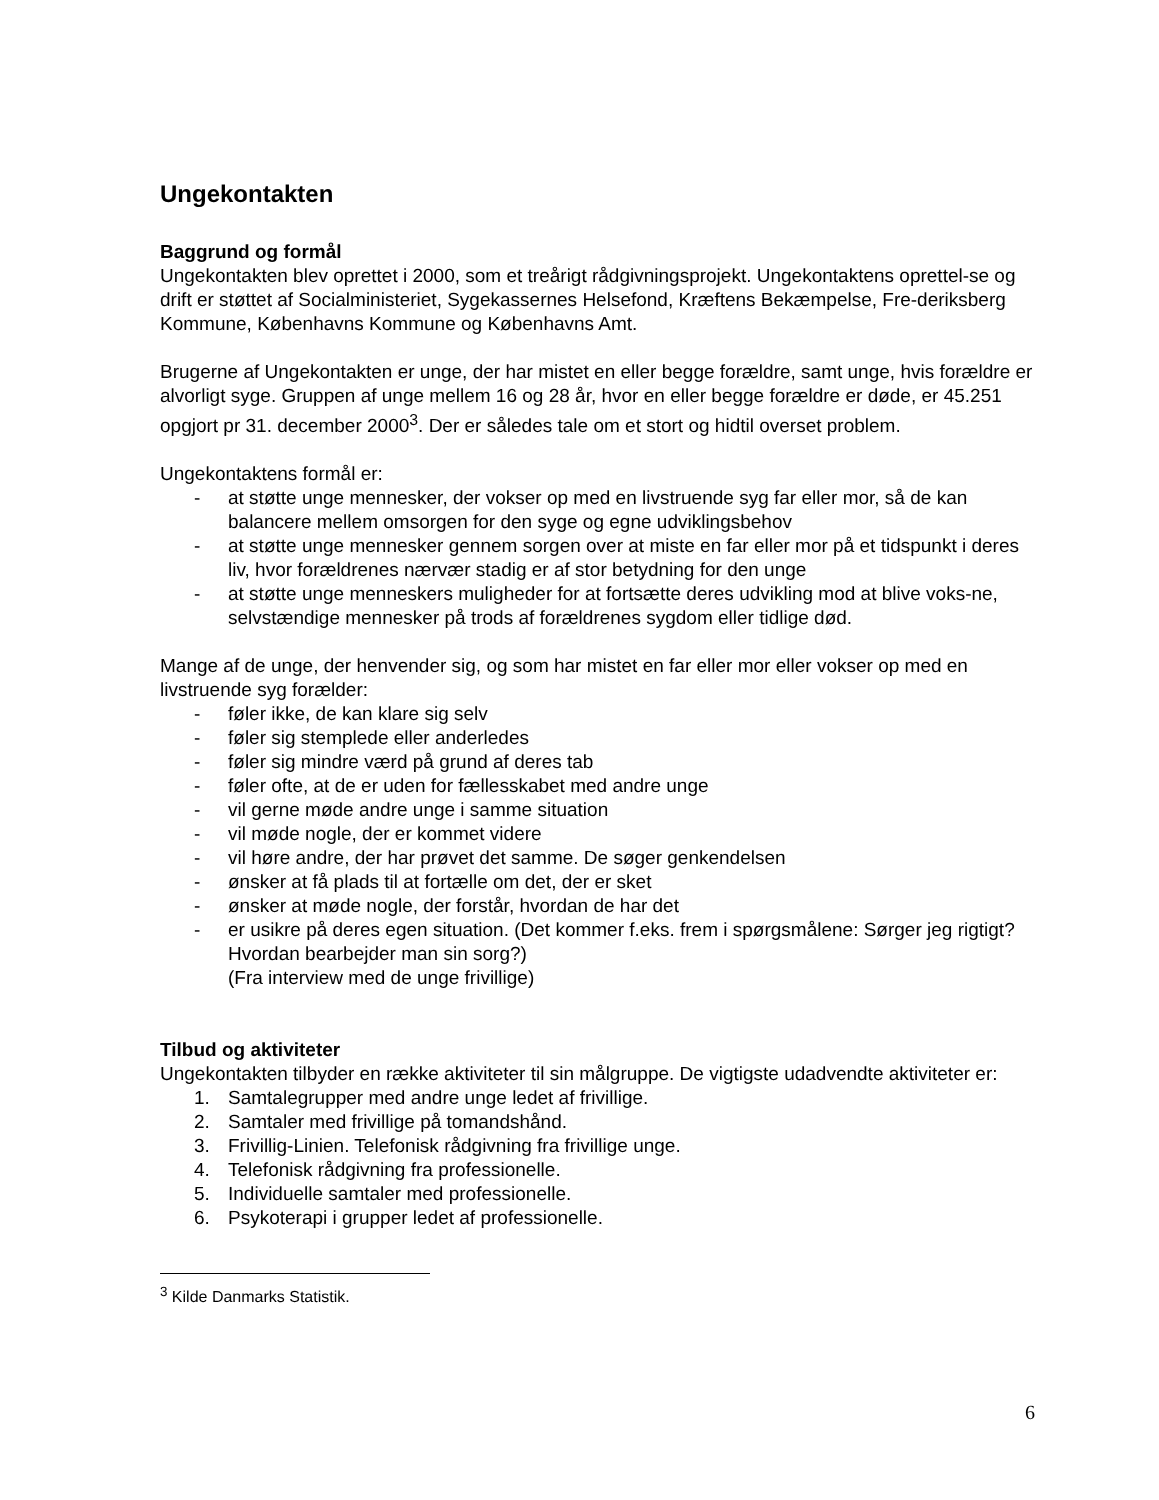Ungekontakten
Baggrund og formål
Ungekontakten blev oprettet i 2000, som et treårigt rådgivningsprojekt. Ungekontaktens oprettel-se og drift er støttet af Socialministeriet, Sygekassernes Helsefond, Kræftens Bekæmpelse, Fre-deriksberg Kommune, Københavns Kommune og Københavns Amt.
Brugerne af Ungekontakten er unge, der har mistet en eller begge forældre, samt unge, hvis forældre er alvorligt syge. Gruppen af unge mellem 16 og 28 år, hvor en eller begge forældre er døde, er 45.251 opgjort pr 31. december 2000<sup>3</sup>. Der er således tale om et stort og hidtil overset problem.
Ungekontaktens formål er:
- at støtte unge mennesker, der vokser op med en livstruende syg far eller mor, så de kan balancere mellem omsorgen for den syge og egne udviklingsbehov
- at støtte unge mennesker gennem sorgen over at miste en far eller mor på et tidspunkt i deres liv, hvor forældrenes nærvær stadig er af stor betydning for den unge
- at støtte unge menneskers muligheder for at fortsætte deres udvikling mod at blive voks-ne, selvstændige mennesker på trods af forældrenes sygdom eller tidlige død.
Mange af de unge, der henvender sig, og som har mistet en far eller mor eller vokser op med en livstruende syg forælder:
- føler ikke, de kan klare sig selv
- føler sig stemplede eller anderledes
- føler sig mindre værd på grund af deres tab
- føler ofte, at de er uden for fællesskabet med andre unge
- vil gerne møde andre unge i samme situation
- vil møde nogle, der er kommet videre
- vil høre andre, der har prøvet det samme. De søger genkendelsen
- ønsker at få plads til at fortælle om det, der er sket
- ønsker at møde nogle, der forstår, hvordan de har det
- er usikre på deres egen situation. (Det kommer f.eks. frem i spørgsmålene: Sørger jeg rigtigt? Hvordan bearbejder man sin sorg?)
(Fra interview med de unge frivillige)
Tilbud og aktiviteter
Ungekontakten tilbyder en række aktiviteter til sin målgruppe. De vigtigste udadvendte aktiviteter er:
1. Samtalegrupper med andre unge ledet af frivillige.
2. Samtaler med frivillige på tomandshånd.
3. Frivillig-Linien. Telefonisk rådgivning fra frivillige unge.
4. Telefonisk rådgivning fra professionelle.
5. Individuelle samtaler med professionelle.
6. Psykoterapi i grupper ledet af professionelle.
<sup>3</sup> Kilde Danmarks Statistik.
6